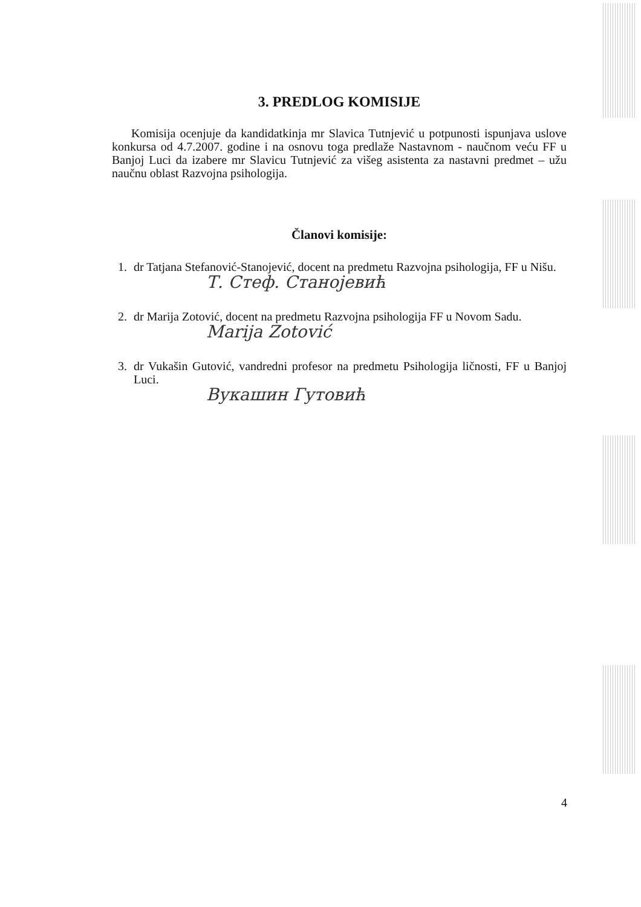3. PREDLOG KOMISIJE
Komisija ocenjuje da kandidatkinja mr Slavica Tutnjević u potpunosti ispunjava uslove konkursa od 4.7.2007. godine i na osnovu toga predlaže Nastavnom - naučnom veću FF u Banjoj Luci da izabere mr Slavicu Tutnjević za višeg asistenta za nastavni predmet – užu naučnu oblast Razvojna psihologija.
Članovi komisije:
1. dr Tatjana Stefanović-Stanojević, docent na predmetu Razvojna psihologija, FF u Nišu.
Т. Стеф. Станојевић
2. dr Marija Zotović, docent na predmetu Razvojna psihologija FF u Novom Sadu.
Marija Zotović
3. dr Vukašin Gutović, vandredni profesor na predmetu Psihologija ličnosti, FF u Banjoj Luci.
Вукашин Гутовић
4